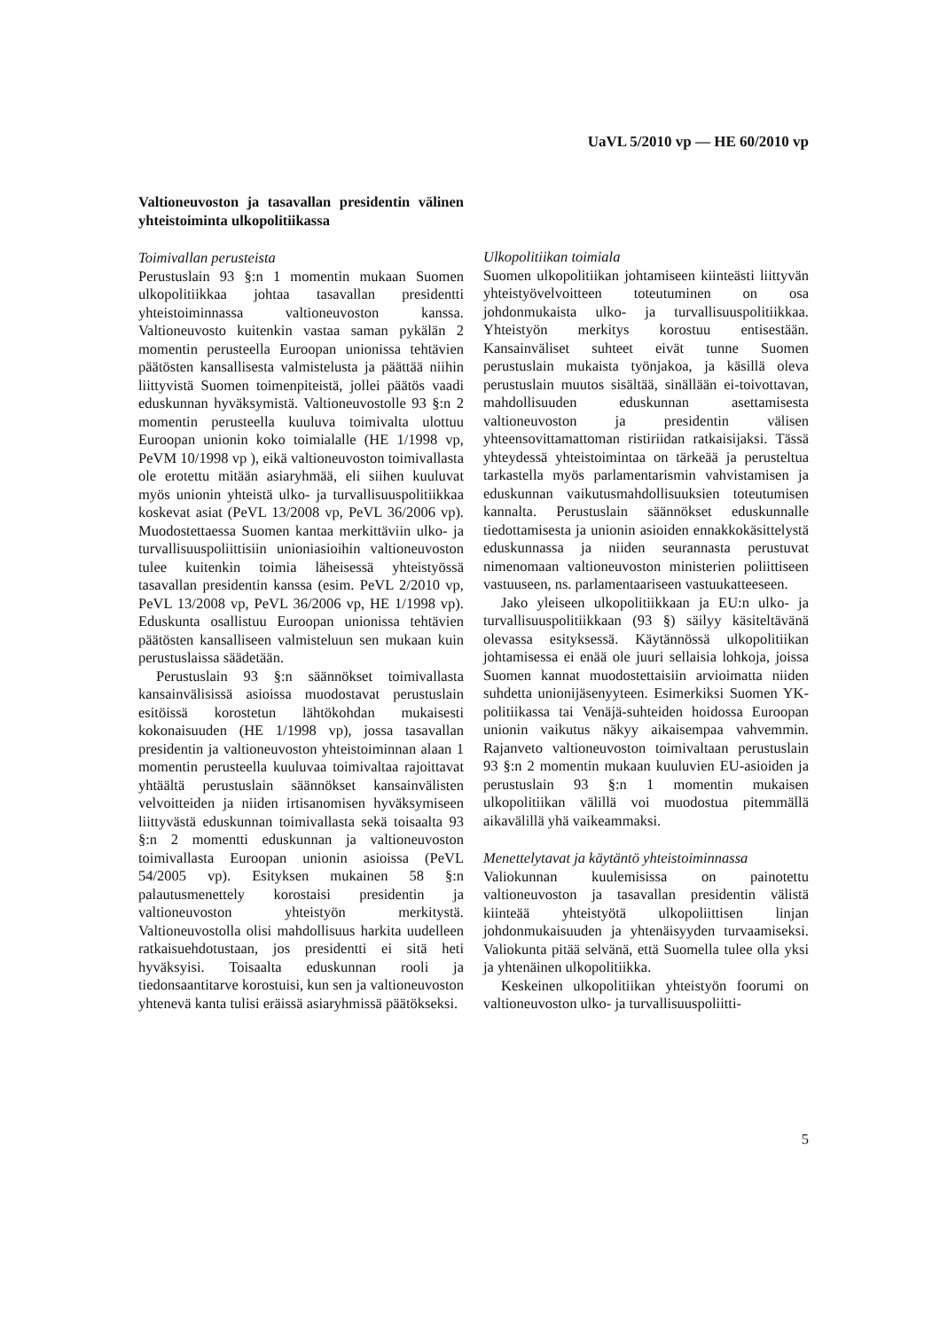UaVL 5/2010 vp — HE 60/2010 vp
Valtioneuvoston ja tasavallan presidentin välinen yhteistoiminta ulkopolitiikassa
Toimivallan perusteista
Perustuslain 93 §:n 1 momentin mukaan Suomen ulkopolitiikkaa johtaa tasavallan presidentti yhteistoiminnassa valtioneuvoston kanssa. Valtioneuvosto kuitenkin vastaa saman pykälän 2 momentin perusteella Euroopan unionissa tehtävien päätösten kansallisesta valmistelusta ja päättää niihin liittyvistä Suomen toimenpiteistä, jollei päätös vaadi eduskunnan hyväksymistä. Valtioneuvostolle 93 §:n 2 momentin perusteella kuuluva toimivalta ulottuu Euroopan unionin koko toimialalle (HE 1/1998 vp, PeVM 10/1998 vp ), eikä valtioneuvoston toimivallasta ole erotettu mitään asiaryhmää, eli siihen kuuluvat myös unionin yhteistä ulko- ja turvallisuuspolitiikkaa koskevat asiat (PeVL 13/2008 vp, PeVL 36/2006 vp). Muodostettaessa Suomen kantaa merkittäviin ulko- ja turvallisuuspoliittisiin unioniasioihin valtioneuvoston tulee kuitenkin toimia läheisessä yhteistyössä tasavallan presidentin kanssa (esim. PeVL 2/2010 vp, PeVL 13/2008 vp, PeVL 36/2006 vp, HE 1/1998 vp). Eduskunta osallistuu Euroopan unionissa tehtävien päätösten kansalliseen valmisteluun sen mukaan kuin perustuslaissa säädetään.
Perustuslain 93 §:n säännökset toimivallasta kansainvälisissä asioissa muodostavat perustuslain esitöissä korostetun lähtökohdan mukaisesti kokonaisuuden (HE 1/1998 vp), jossa tasavallan presidentin ja valtioneuvoston yhteistoiminnan alaan 1 momentin perusteella kuuluvaa toimivaltaa rajoittavat yhtäältä perustuslain säännökset kansainvälisten velvoitteiden ja niiden irtisanomisen hyväksymiseen liittyvästä eduskunnan toimivallasta sekä toisaalta 93 §:n 2 momentti eduskunnan ja valtioneuvoston toimivallasta Euroopan unionin asioissa (PeVL 54/2005 vp). Esityksen mukainen 58 §:n palautusmenettely korostaisi presidentin ja valtioneuvoston yhteistyön merkitystä. Valtioneuvostolla olisi mahdollisuus harkita uudelleen ratkaisuehdotustaan, jos presidentti ei sitä heti hyväksyisi. Toisaalta eduskunnan rooli ja tiedonsaantitarve korostuisi, kun sen ja valtioneuvoston yhtenevä kanta tulisi eräissä asiaryhmissä päätökseksi.
Ulkopolitiikan toimiala
Suomen ulkopolitiikan johtamiseen kiinteästi liittyvän yhteistyövelvoitteen toteutuminen on osa johdonmukaista ulko- ja turvallisuuspolitiikkaa. Yhteistyön merkitys korostuu entisestään. Kansainväliset suhteet eivät tunne Suomen perustuslain mukaista työnjakoa, ja käsillä oleva perustuslain muutos sisältää, sinällään ei-toivottavan, mahdollisuuden eduskunnan asettamisesta valtioneuvoston ja presidentin välisen yhteensovittamattoman ristiriidan ratkaisijaksi. Tässä yhteydessä yhteistoimintaa on tärkeää ja perusteltua tarkastella myös parlamentarismin vahvistamisen ja eduskunnan vaikutusmahdollisuuksien toteutumisen kannalta. Perustuslain säännökset eduskunnalle tiedottamisesta ja unionin asioiden ennakkokäsittelystä eduskunnassa ja niiden seurannasta perustuvat nimenomaan valtioneuvoston ministerien poliittiseen vastuuseen, ns. parlamentaariseen vastuukatteeseen.
Jako yleiseen ulkopolitiikkaan ja EU:n ulko- ja turvallisuuspolitiikkaan (93 §) säilyy käsiteltävänä olevassa esityksessä. Käytännössä ulkopolitiikan johtamisessa ei enää ole juuri sellaisia lohkoja, joissa Suomen kannat muodostettaisiin arvioimatta niiden suhdetta unionijäsenyyteen. Esimerkiksi Suomen YK-politiikassa tai Venäjä-suhteiden hoidossa Euroopan unionin vaikutus näkyy aikaisempaa vahvemmin. Rajanveto valtioneuvoston toimivaltaan perustuslain 93 §:n 2 momentin mukaan kuuluvien EU-asioiden ja perustuslain 93 §:n 1 momentin mukaisen ulkopolitiikan välillä voi muodostua pitemmällä aikavälillä yhä vaikeammaksi.
Menettelytavat ja käytäntö yhteistoiminnassa
Valiokunnan kuulemisissa on painotettu valtioneuvoston ja tasavallan presidentin välistä kiinteää yhteistyötä ulkopoliittisen linjan johdonmukaisuuden ja yhtenäisyyden turvaamiseksi. Valiokunta pitää selvänä, että Suomella tulee olla yksi ja yhtenäinen ulkopolitiikka.
Keskeinen ulkopolitiikan yhteistyön foorumi on valtioneuvoston ulko- ja turvallisuuspoliitti-
5